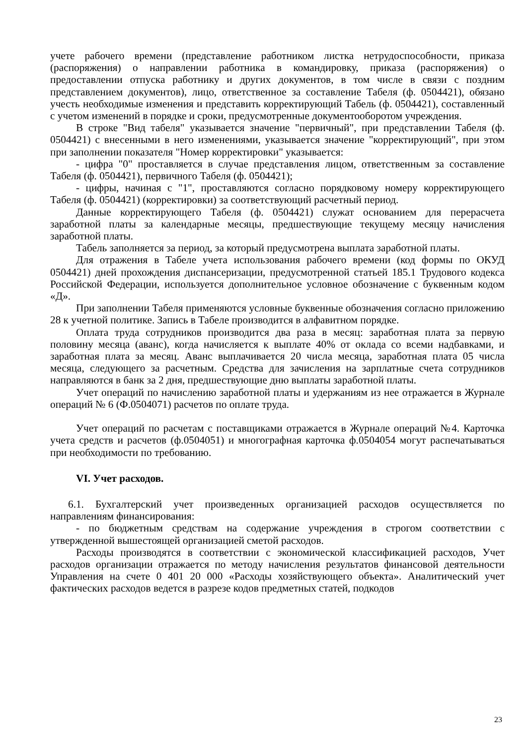учете рабочего времени (представление работником листка нетрудоспособности, приказа (распоряжения) о направлении работника в командировку, приказа (распоряжения) о предоставлении отпуска работнику и других документов, в том числе в связи с поздним представлением документов), лицо, ответственное за составление Табеля (ф. 0504421), обязано учесть необходимые изменения и представить корректирующий Табель (ф. 0504421), составленный с учетом изменений в порядке и сроки, предусмотренные документооборотом учреждения.
В строке "Вид табеля" указывается значение "первичный", при представлении Табеля (ф. 0504421) с внесенными в него изменениями, указывается значение "корректирующий", при этом при заполнении показателя "Номер корректировки" указывается:
- цифра "0" проставляется в случае представления лицом, ответственным за составление Табеля (ф. 0504421), первичного Табеля (ф. 0504421);
- цифры, начиная с "1", проставляются согласно порядковому номеру корректирующего Табеля (ф. 0504421) (корректировки) за соответствующий расчетный период.
Данные корректирующего Табеля (ф. 0504421) служат основанием для перерасчета заработной платы за календарные месяцы, предшествующие текущему месяцу начисления заработной платы.
Табель заполняется за период, за который предусмотрена выплата заработной платы.
Для отражения в Табеле учета использования рабочего времени (код формы по ОКУД 0504421) дней прохождения диспансеризации, предусмотренной статьей 185.1 Трудового кодекса Российской Федерации, используется дополнительное условное обозначение с буквенным кодом «Д».
При заполнении Табеля применяются условные буквенные обозначения согласно приложению 28 к учетной политике. Запись в Табеле производится в алфавитном порядке.
Оплата труда сотрудников производится два раза в месяц: заработная плата за первую половину месяца (аванс), когда начисляется к выплате 40% от оклада со всеми надбавками, и заработная плата за месяц. Аванс выплачивается 20 числа месяца, заработная плата 05 числа месяца, следующего за расчетным. Средства для зачисления на зарплатные счета сотрудников направляются в банк за 2 дня, предшествующие дню выплаты заработной платы.
Учет операций по начислению заработной платы и удержаниям из нее отражается в Журнале операций № 6 (Ф.0504071) расчетов по оплате труда.
Учет операций по расчетам с поставщиками отражается в Журнале операций №4. Карточка учета средств и расчетов (ф.0504051) и многографная карточка ф.0504054 могут распечатываться при необходимости по требованию.
VI. Учет расходов.
6.1. Бухгалтерский учет произведенных организацией расходов осуществляется по направлениям финансирования:
- по бюджетным средствам на содержание учреждения в строгом соответствии с утвержденной вышестоящей организацией сметой расходов.
Расходы производятся в соответствии с экономической классификацией расходов, Учет расходов организации отражается по методу начисления результатов финансовой деятельности Управления на счете 0 401 20 000 «Расходы хозяйствующего объекта». Аналитический учет фактических расходов ведется в разрезе кодов предметных статей, подкодов
23